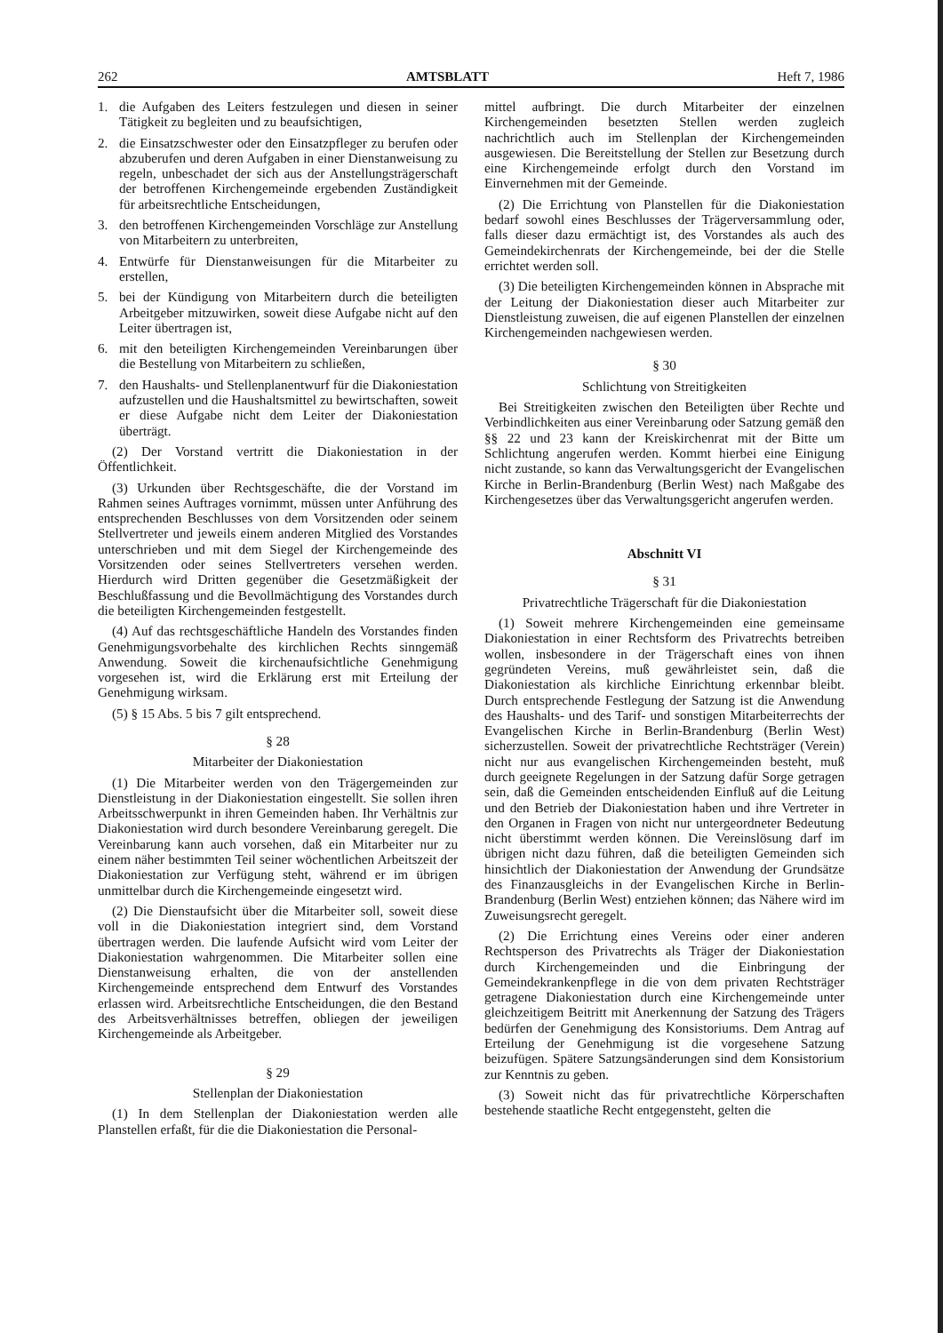262 AMTSBLATT Heft 7, 1986
1. die Aufgaben des Leiters festzulegen und diesen in seiner Tätigkeit zu begleiten und zu beaufsichtigen,
2. die Einsatzschwester oder den Einsatzpfleger zu berufen oder abzuberufen und deren Aufgaben in einer Dienstanweisung zu regeln, unbeschadet der sich aus der Anstellungsträgerschaft der betroffenen Kirchengemeinde ergebenden Zuständigkeit für arbeitsrechtliche Entscheidungen,
3. den betroffenen Kirchengemeinden Vorschläge zur Anstellung von Mitarbeitern zu unterbreiten,
4. Entwürfe für Dienstanweisungen für die Mitarbeiter zu erstellen,
5. bei der Kündigung von Mitarbeitern durch die beteiligten Arbeitgeber mitzuwirken, soweit diese Aufgabe nicht auf den Leiter übertragen ist,
6. mit den beteiligten Kirchengemeinden Vereinbarungen über die Bestellung von Mitarbeitern zu schließen,
7. den Haushalts- und Stellenplanentwurf für die Diakoniestation aufzustellen und die Haushaltsmittel zu bewirtschaften, soweit er diese Aufgabe nicht dem Leiter der Diakoniestation überträgt.
(2) Der Vorstand vertritt die Diakoniestation in der Öffentlichkeit.
(3) Urkunden über Rechtsgeschäfte, die der Vorstand im Rahmen seines Auftrages vornimmt, müssen unter Anführung des entsprechenden Beschlusses von dem Vorsitzenden oder seinem Stellvertreter und jeweils einem anderen Mitglied des Vorstandes unterschrieben und mit dem Siegel der Kirchengemeinde des Vorsitzenden oder seines Stellvertreters versehen werden. Hierdurch wird Dritten gegenüber die Gesetzmäßigkeit der Beschlußfassung und die Bevollmächtigung des Vorstandes durch die beteiligten Kirchengemeinden festgestellt.
(4) Auf das rechtsgeschäftliche Handeln des Vorstandes finden Genehmigungsvorbehalte des kirchlichen Rechts sinngemäß Anwendung. Soweit die kirchenaufsichtliche Genehmigung vorgesehen ist, wird die Erklärung erst mit Erteilung der Genehmigung wirksam.
(5) § 15 Abs. 5 bis 7 gilt entsprechend.
§ 28
Mitarbeiter der Diakoniestation
(1) Die Mitarbeiter werden von den Trägergemeinden zur Dienstleistung in der Diakoniestation eingestellt. Sie sollen ihren Arbeitsschwerpunkt in ihren Gemeinden haben. Ihr Verhältnis zur Diakoniestation wird durch besondere Vereinbarung geregelt. Die Vereinbarung kann auch vorsehen, daß ein Mitarbeiter nur zu einem näher bestimmten Teil seiner wöchentlichen Arbeitszeit der Diakoniestation zur Verfügung steht, während er im übrigen unmittelbar durch die Kirchengemeinde eingesetzt wird.
(2) Die Dienstaufsicht über die Mitarbeiter soll, soweit diese voll in die Diakoniestation integriert sind, dem Vorstand übertragen werden. Die laufende Aufsicht wird vom Leiter der Diakoniestation wahrgenommen. Die Mitarbeiter sollen eine Dienstanweisung erhalten, die von der anstellenden Kirchengemeinde entsprechend dem Entwurf des Vorstandes erlassen wird. Arbeitsrechtliche Entscheidungen, die den Bestand des Arbeitsverhältnisses betreffen, obliegen der jeweiligen Kirchengemeinde als Arbeitgeber.
§ 29
Stellenplan der Diakoniestation
(1) In dem Stellenplan der Diakoniestation werden alle Planstellen erfaßt, für die die Diakoniestation die Personal-
mittel aufbringt. Die durch Mitarbeiter der einzelnen Kirchengemeinden besetzten Stellen werden zugleich nachrichtlich auch im Stellenplan der Kirchengemeinden ausgewiesen. Die Bereitstellung der Stellen zur Besetzung durch eine Kirchengemeinde erfolgt durch den Vorstand im Einvernehmen mit der Gemeinde.
(2) Die Errichtung von Planstellen für die Diakoniestation bedarf sowohl eines Beschlusses der Trägerversammlung oder, falls dieser dazu ermächtigt ist, des Vorstandes als auch des Gemeindekirchenrats der Kirchengemeinde, bei der die Stelle errichtet werden soll.
(3) Die beteiligten Kirchengemeinden können in Absprache mit der Leitung der Diakoniestation dieser auch Mitarbeiter zur Dienstleistung zuweisen, die auf eigenen Planstellen der einzelnen Kirchengemeinden nachgewiesen werden.
§ 30
Schlichtung von Streitigkeiten
Bei Streitigkeiten zwischen den Beteiligten über Rechte und Verbindlichkeiten aus einer Vereinbarung oder Satzung gemäß den §§ 22 und 23 kann der Kreiskirchenrat mit der Bitte um Schlichtung angerufen werden. Kommt hierbei eine Einigung nicht zustande, so kann das Verwaltungsgericht der Evangelischen Kirche in Berlin-Brandenburg (Berlin West) nach Maßgabe des Kirchengesetzes über das Verwaltungsgericht angerufen werden.
Abschnitt VI
§ 31
Privatrechtliche Trägerschaft für die Diakoniestation
(1) Soweit mehrere Kirchengemeinden eine gemeinsame Diakoniestation in einer Rechtsform des Privatrechts betreiben wollen, insbesondere in der Trägerschaft eines von ihnen gegründeten Vereins, muß gewährleistet sein, daß die Diakoniestation als kirchliche Einrichtung erkennbar bleibt. Durch entsprechende Festlegung der Satzung ist die Anwendung des Haushalts- und des Tarif- und sonstigen Mitarbeiterrechts der Evangelischen Kirche in Berlin-Brandenburg (Berlin West) sicherzustellen. Soweit der privatrechtliche Rechtsträger (Verein) nicht nur aus evangelischen Kirchengemeinden besteht, muß durch geeignete Regelungen in der Satzung dafür Sorge getragen sein, daß die Gemeinden entscheidenden Einfluß auf die Leitung und den Betrieb der Diakoniestation haben und ihre Vertreter in den Organen in Fragen von nicht nur untergeordneter Bedeutung nicht überstimmt werden können. Die Vereinslösung darf im übrigen nicht dazu führen, daß die beteiligten Gemeinden sich hinsichtlich der Diakoniestation der Anwendung der Grundsätze des Finanzausgleichs in der Evangelischen Kirche in Berlin-Brandenburg (Berlin West) entziehen können; das Nähere wird im Zuweisungsrecht geregelt.
(2) Die Errichtung eines Vereins oder einer anderen Rechtsperson des Privatrechts als Träger der Diakoniestation durch Kirchengemeinden und die Einbringung der Gemeindekrankenpflege in die von dem privaten Rechtsträger getragene Diakoniestation durch eine Kirchengemeinde unter gleichzeitigem Beitritt mit Anerkennung der Satzung des Trägers bedürfen der Genehmigung des Konsistoriums. Dem Antrag auf Erteilung der Genehmigung ist die vorgesehene Satzung beizufügen. Spätere Satzungsänderungen sind dem Konsistorium zur Kenntnis zu geben.
(3) Soweit nicht das für privatrechtliche Körperschaften bestehende staatliche Recht entgegensteht, gelten die